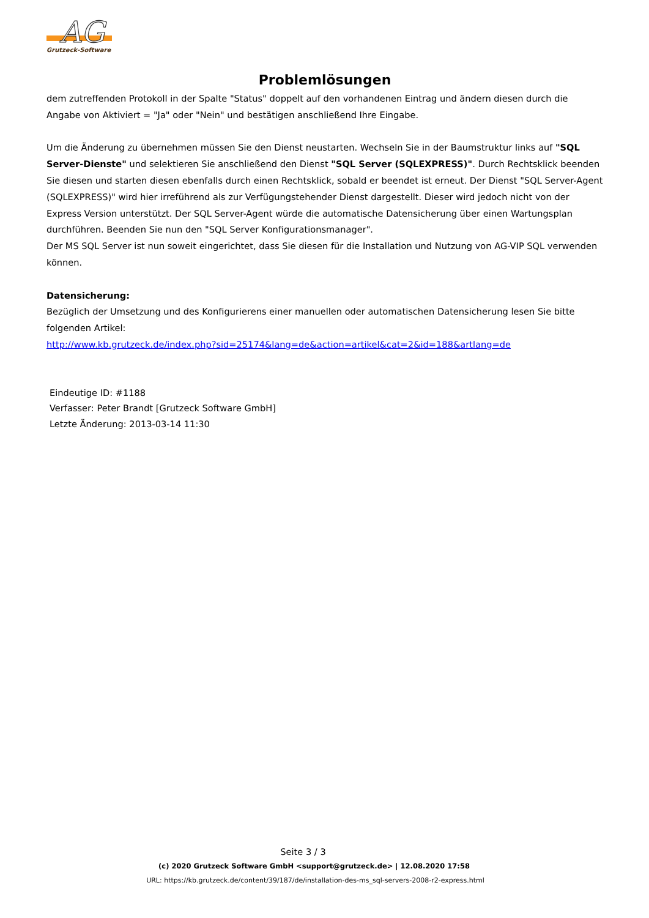AG
Grutzeck-Software
Problemlösungen
dem zutreffenden Protokoll in der Spalte "Status" doppelt auf den vorhandenen Eintrag und ändern diesen durch die Angabe von Aktiviert = "Ja" oder "Nein" und bestätigen anschließend Ihre Eingabe.
Um die Änderung zu übernehmen müssen Sie den Dienst neustarten. Wechseln Sie in der Baumstruktur links auf "SQL Server-Dienste" und selektieren Sie anschließend den Dienst "SQL Server (SQLEXPRESS)". Durch Rechtsklick beenden Sie diesen und starten diesen ebenfalls durch einen Rechtsklick, sobald er beendet ist erneut. Der Dienst "SQL Server-Agent (SQLEXPRESS)" wird hier irreführend als zur Verfügungstehender Dienst dargestellt. Dieser wird jedoch nicht von der Express Version unterstützt. Der SQL Server-Agent würde die automatische Datensicherung über einen Wartungsplan durchführen. Beenden Sie nun den "SQL Server Konfigurationsmanager".
Der MS SQL Server ist nun soweit eingerichtet, dass Sie diesen für die Installation und Nutzung von AG-VIP SQL verwenden können.
Datensicherung:
Bezüglich der Umsetzung und des Konfigurierens einer manuellen oder automatischen Datensicherung lesen Sie bitte folgenden Artikel:
http://www.kb.grutzeck.de/index.php?sid=25174&lang=de&action=artikel&cat=2&id=188&artlang=de
Eindeutige ID: #1188
Verfasser: Peter Brandt [Grutzeck Software GmbH]
Letzte Änderung: 2013-03-14 11:30
Seite 3 / 3
(c) 2020 Grutzeck Software GmbH <support@grutzeck.de> | 12.08.2020 17:58
URL: https://kb.grutzeck.de/content/39/187/de/installation-des-ms_sql-servers-2008-r2-express.html